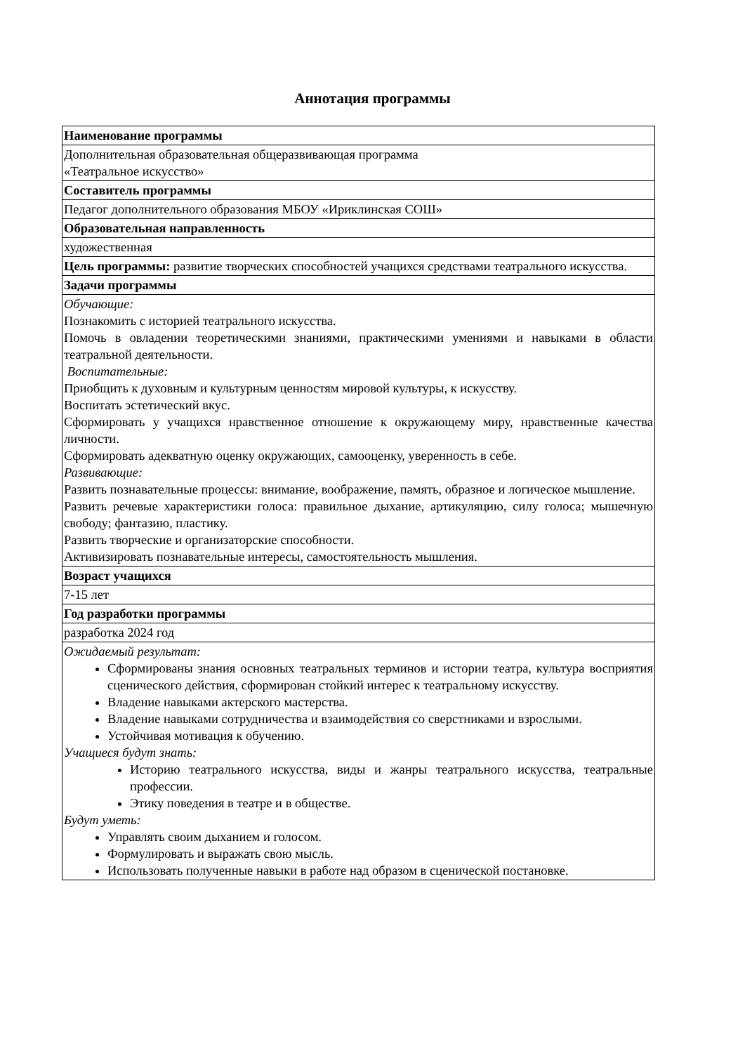Аннотация программы
| Наименование программы |
| Дополнительная образовательная общеразвивающая программа «Театральное искусство» |
| Составитель программы |
| Педагог дополнительного образования МБОУ «Ириклинская СОШ» |
| Образовательная направленность |
| художественная |
| Цель программы: развитие творческих способностей учащихся средствами театрального искусства. |
| Задачи программы |
| Обучающие: Познакомить с историей театрального искусства. Помочь в овладении теоретическими знаниями, практическими умениями и навыками в области театральной деятельности. Воспитательные: Приобщить к духовным и культурным ценностям мировой культуры, к искусству. Воспитать эстетический вкус. Сформировать у учащихся нравственное отношение к окружающему миру, нравственные качества личности. Сформировать адекватную оценку окружающих, самооценку, уверенность в себе. Развивающие: Развить познавательные процессы: внимание, воображение, память, образное и логическое мышление. Развить речевые характеристики голоса: правильное дыхание, артикуляцию, силу голоса; мышечную свободу; фантазию, пластику. Развить творческие и организаторские способности. Активизировать познавательные интересы, самостоятельность мышления. |
| Возраст учащихся |
| 7-15 лет |
| Год разработки программы |
| разработка 2024 год |
| Ожидаемый результат: Сформированы знания основных театральных терминов и истории театра, культура восприятия сценического действия, сформирован стойкий интерес к театральному искусству. Владение навыками актерского мастерства. Владение навыками сотрудничества и взаимодействия со сверстниками и взрослыми. Устойчивая мотивация к обучению. Учащиеся будут знать: Историю театрального искусства, виды и жанры театрального искусства, театральные профессии. Этику поведения в театре и в обществе. Будут уметь: Управлять своим дыханием и голосом. Формулировать и выражать свою мысль. Использовать полученные навыки в работе над образом в сценической постановке. |